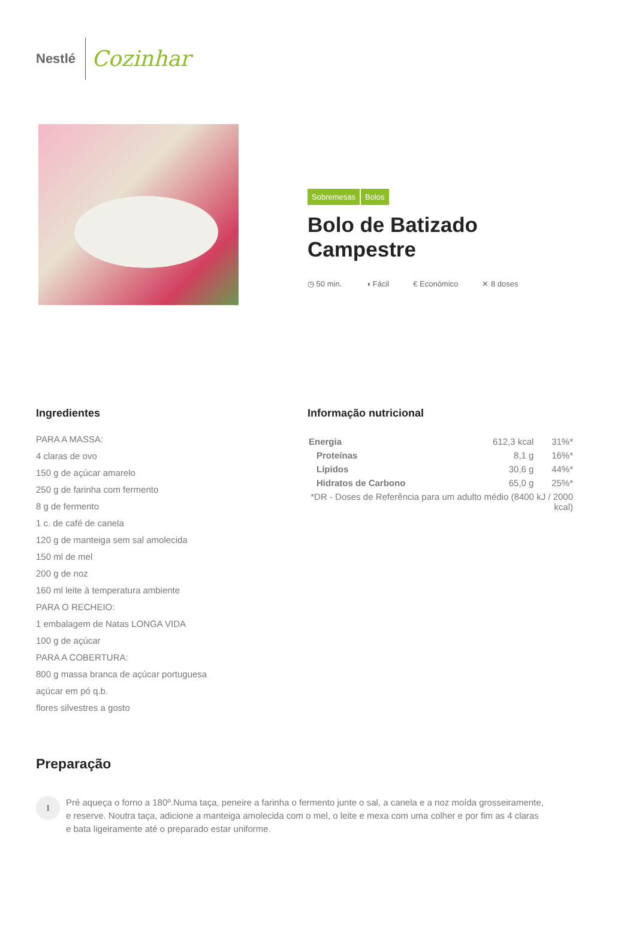Nestlé Cozinhar
Sobremesas Bolos
Bolo de Batizado Campestre
◷ 50 min. ◑ Fácil € Económico ✕ 8 doses
Ingredientes
PARA A MASSA:
4 claras de ovo
150 g de açúcar amarelo
250 g de farinha com fermento
8 g de fermento
1 c. de café de canela
120 g de manteiga sem sal amolecida
150 ml de mel
200 g de noz
160 ml leite à temperatura ambiente
PARA O RECHEIO:
1 embalagem de Natas LONGA VIDA
100 g de açúcar
PARA A COBERTURA:
800 g massa branca de açúcar portuguesa
açúcar em pó q.b.
flores silvestres a gosto
Informação nutricional
| Energia | 612,3 kcal | 31%* |
| Proteínas | 8,1 g | 16%* |
| Lípidos | 30,6 g | 44%* |
| Hidratos de Carbono | 65,0 g | 25%* |
| *DR - Doses de Referência para um adulto médio (8400 kJ / 2000 kcal) | | |
Preparação
1 Pré aqueça o forno a 180º.Numa taça, peneire a farinha o fermento junte o sal, a canela e a noz moída grosseiramente, e reserve. Noutra taça, adicione a manteiga amolecida com o mel, o leite e mexa com uma colher e por fim as 4 claras e bata ligeiramente até o preparado estar uniforme.